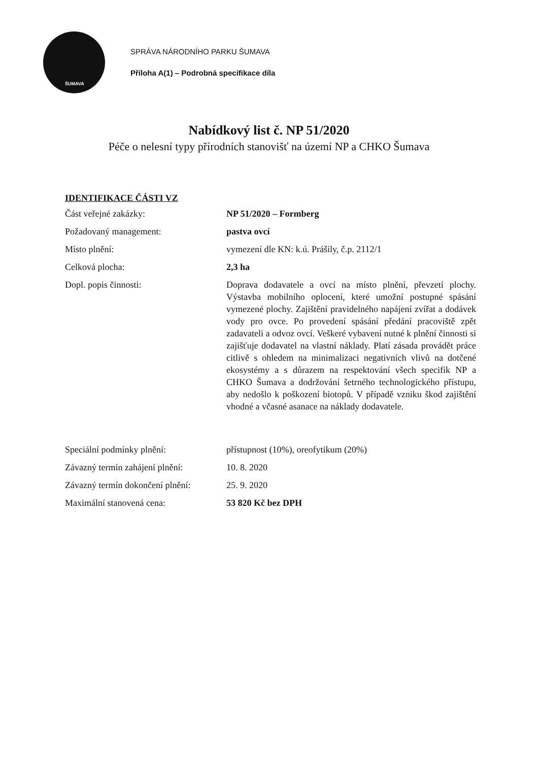ŠUMAVA
SPRÁVA NÁRODNÍHO PARKU ŠUMAVA
Příloha A(1) – Podrobná specifikace díla
Nabídkový list č. NP 51/2020
Péče o nelesní typy přírodních stanovišť na území NP a CHKO Šumava
IDENTIFIKACE ČÁSTI VZ
Část veřejné zakázky: NP 51/2020 – Formberg
Požadovaný management: pastva ovcí
Místo plnění: vymezení dle KN: k.ú. Prášily, č.p. 2112/1
Celková plocha: 2,3 ha
Dopl. popis činnosti: Doprava dodavatele a ovcí na místo plnění, převzetí plochy. Výstavba mobilního oplocení, které umožní postupné spásání vymezené plochy. Zajištění pravidelného napájení zvířat a dodávek vody pro ovce. Po provedení spásání předání pracoviště zpět zadavateli a odvoz ovcí. Veškeré vybavení nutné k plnění činnosti si zajišťuje dodavatel na vlastní náklady. Platí zásada provádět práce citlivě s ohledem na minimalizaci negativních vlivů na dotčené ekosystémy a s důrazem na respektování všech specifik NP a CHKO Šumava a dodržování šetrného technologického přístupu, aby nedošlo k poškození biotopů. V případě vzniku škod zajištění vhodné a včasné asanace na náklady dodavatele.
Speciální podmínky plnění: přístupnost (10%), oreofytikum (20%)
Závazný termín zahájení plnění:
10. 8. 2020
Závazný termín dokončení plnění:
25. 9. 2020
Maximální stanovená cena: 53 820 Kč bez DPH